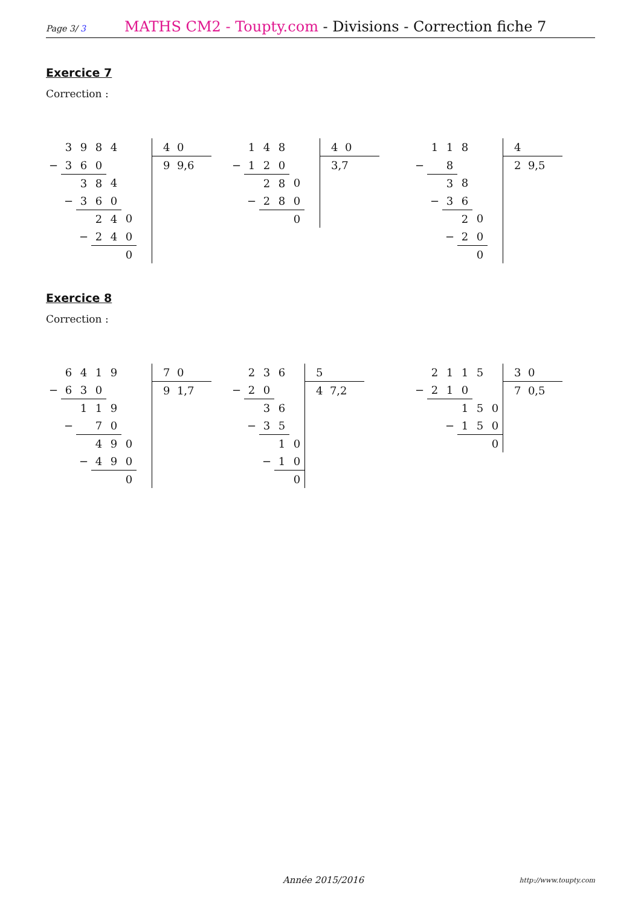Page 3/ 3
MATHS CM2 - Toupty.com - Divisions - Correction fiche 7
Exercice 7
Correction :
| | 3 | 9 | 8 | 4 | | | 4 0 |
| − | 3 | 6 | 0 | | | | 9 9,6 |
| | | 3 | 8 | 4 | | | |
| | − | 3 | 6 | 0 | | | |
| | | | 2 | 4 | 0 | | |
| | | − | 2 | 4 | 0 | | |
| | | | | | 0 | | |
| | 1 | 4 | 8 | | | 4 0 |
| − | 1 | 2 | 0 | | | 3,7 |
| | | 2 | 8 | 0 | | |
| | − | 2 | 8 | 0 | | |
| | | | | 0 | | |
| | 1 | 1 | 8 | | | 4 |
| − | | 8 | | | | 2 9,5 |
| | | 3 | 8 | | | |
| | − | 3 | 6 | | | |
| | | | 2 | 0 | | |
| | | − | 2 | 0 | | |
| | | | | 0 | | |
Exercice 8
Correction :
| | 6 | 4 | 1 | 9 | | | 7 0 |
| − | 6 | 3 | 0 | | | | 9 1,7 |
| | | 1 | 1 | 9 | | | |
| | − | | 7 | 0 | | | |
| | | | 4 | 9 | 0 | | |
| | | − | 4 | 9 | 0 | | |
| | | | | | 0 | | |
| | 2 | 3 | 6 | | 5 |
| − | 2 | 0 | | | 4 7,2 |
| | | 3 | 6 | | |
| | − | 3 | 5 | | |
| | | | 1 | 0 | |
| | | − | 1 | 0 | |
| | | | | 0 | |
| | 2 | 1 | 1 | 5 | | 3 0 |
| − | 2 | 1 | 0 | | | 7 0,5 |
| | | | 1 | 5 | 0 | |
| | | − | 1 | 5 | 0 | |
| | | | | | 0 | |
Année 2015/2016 http://www.toupty.com